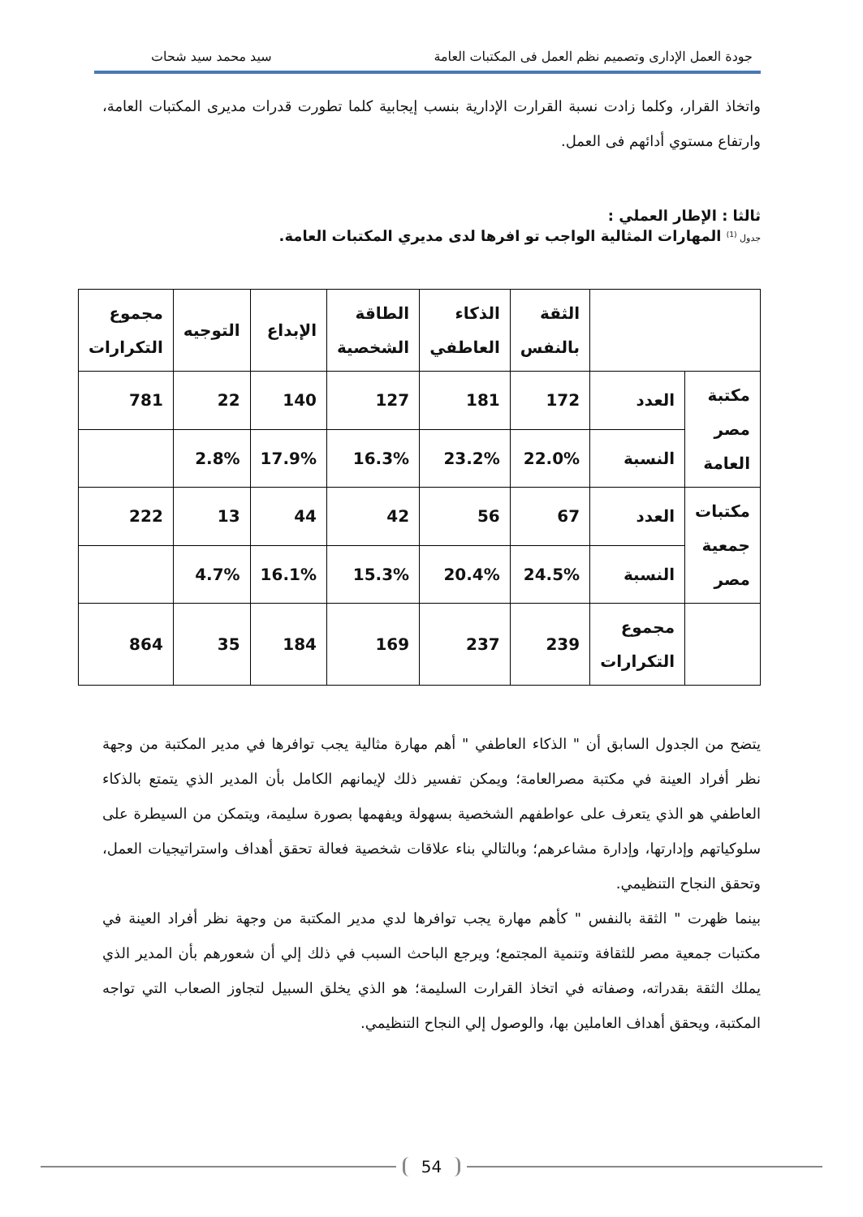جودة العمل الإدارى وتصميم نظم العمل فى المكتبات العامة سيد محمد سيد شحات
واتخاذ القرار، وكلما زادت نسبة القرارت الإدارية بنسب إيجابية كلما تطورت قدرات مديرى المكتبات العامة، وارتفاع مستوي أدائهم فى العمل.
ثالثا : الإطار العملي :
جدول <sup>(1)</sup> المهارات المثالية الواجب تو افرها لدى مديري المكتبات العامة.
| | | الثقة بالنفس | الذكاء العاطفي | الطاقة الشخصية | الإبداع | التوجيه | مجموع التكرارات |
| --- | --- | --- | --- | --- | --- | --- | --- |
| مكتبة مصر العامة | العدد | 172 | 181 | 127 | 140 | 22 | 781 |
| | النسبة | 22.0% | 23.2% | 16.3% | 17.9% | 2.8% | |
| مكتبات جمعية مصر | العدد | 67 | 56 | 42 | 44 | 13 | 222 |
| | النسبة | 24.5% | 20.4% | 15.3% | 16.1% | 4.7% | |
| | مجموع التكرارات | 239 | 237 | 169 | 184 | 35 | 864 |
يتضح من الجدول السابق أن " الذكاء العاطفي " أهم مهارة مثالية يجب توافرها في مدير المكتبة من وجهة نظر أفراد العينة في مكتبة مصرالعامة؛ ويمكن تفسير ذلك لإيمانهم الكامل بأن المدير الذي يتمتع بالذكاء العاطفي هو الذي يتعرف على عواطفهم الشخصية بسهولة ويفهمها بصورة سليمة، ويتمكن من السيطرة على سلوكياتهم وإدارتها، وإدارة مشاعرهم؛ وبالتالي بناء علاقات شخصية فعالة تحقق أهداف واستراتيجيات العمل، وتحقق النجاح التنظيمي.
بينما ظهرت " الثقة بالنفس " كأهم مهارة يجب توافرها لدي مدير المكتبة من وجهة نظر أفراد العينة في مكتبات جمعية مصر للثقافة وتنمية المجتمع؛ ويرجع الباحث السبب في ذلك إلي أن شعورهم بأن المدير الذي يملك الثقة بقدراته، وصفاته في اتخاذ القرارت السليمة؛ هو الذي يخلق السبيل لتجاوز الصعاب التي تواجه المكتبة، ويحقق أهداف العاملين بها، والوصول إلي النجاح التنظيمي.
54